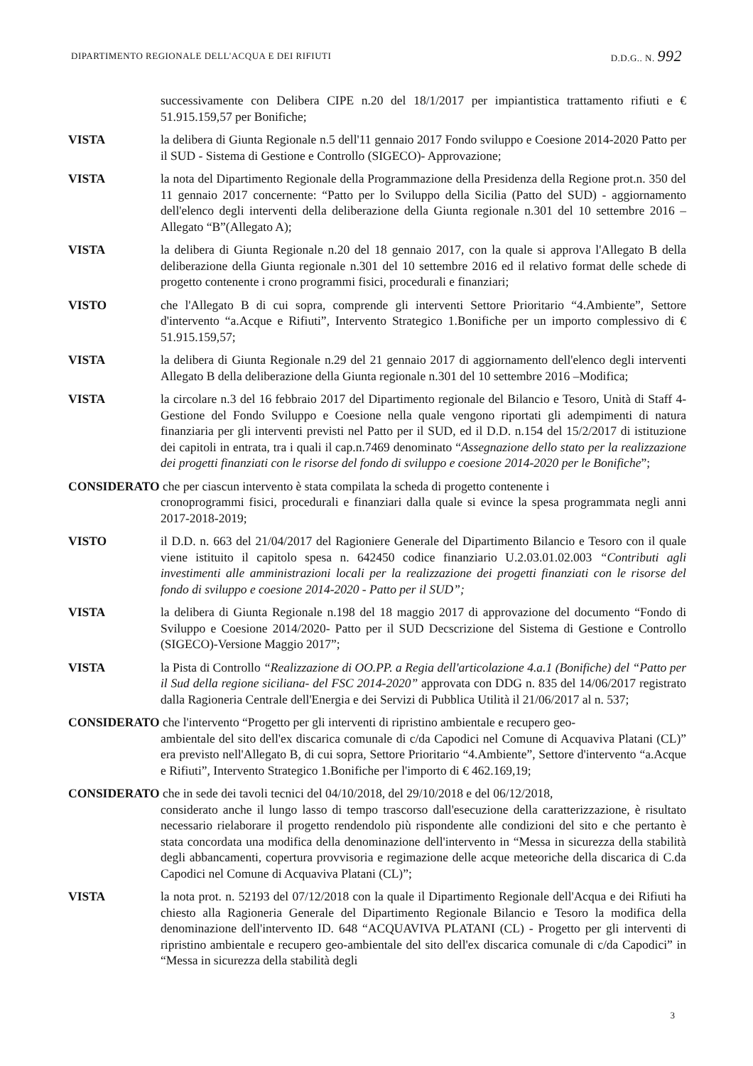DIPARTIMENTO REGIONALE DELL'ACQUA E DEI RIFIUTI D.D.G.. N. 992
successivamente con Delibera CIPE n.20 del 18/1/2017 per impiantistica trattamento rifiuti e € 51.915.159,57 per Bonifiche;
VISTA la delibera di Giunta Regionale n.5 dell'11 gennaio 2017 Fondo sviluppo e Coesione 2014-2020 Patto per il SUD - Sistema di Gestione e Controllo (SIGECO)- Approvazione;
VISTA la nota del Dipartimento Regionale della Programmazione della Presidenza della Regione prot.n. 350 del 11 gennaio 2017 concernente: “Patto per lo Sviluppo della Sicilia (Patto del SUD) - aggiornamento dell'elenco degli interventi della deliberazione della Giunta regionale n.301 del 10 settembre 2016 – Allegato “B”(Allegato A);
VISTA la delibera di Giunta Regionale n.20 del 18 gennaio 2017, con la quale si approva l'Allegato B della deliberazione della Giunta regionale n.301 del 10 settembre 2016 ed il relativo format delle schede di progetto contenente i crono programmi fisici, procedurali e finanziari;
VISTO che l'Allegato B di cui sopra, comprende gli interventi Settore Prioritario “4.Ambiente”, Settore d'intervento “a.Acque e Rifiuti”, Intervento Strategico 1.Bonifiche per un importo complessivo di € 51.915.159,57;
VISTA la delibera di Giunta Regionale n.29 del 21 gennaio 2017 di aggiornamento dell'elenco degli interventi Allegato B della deliberazione della Giunta regionale n.301 del 10 settembre 2016 –Modifica;
VISTA la circolare n.3 del 16 febbraio 2017 del Dipartimento regionale del Bilancio e Tesoro, Unità di Staff 4-Gestione del Fondo Sviluppo e Coesione nella quale vengono riportati gli adempimenti di natura finanziaria per gli interventi previsti nel Patto per il SUD, ed il D.D. n.154 del 15/2/2017 di istituzione dei capitoli in entrata, tra i quali il cap.n.7469 denominato “Assegnazione dello stato per la realizzazione dei progetti finanziati con le risorse del fondo di sviluppo e coesione 2014-2020 per le Bonifiche”;
CONSIDERATO che per ciascun intervento è stata compilata la scheda di progetto contenente i
cronoprogrammi fisici, procedurali e finanziari dalla quale si evince la spesa programmata negli anni 2017-2018-2019;
VISTO il D.D. n. 663 del 21/04/2017 del Ragioniere Generale del Dipartimento Bilancio e Tesoro con il quale viene istituito il capitolo spesa n. 642450 codice finanziario U.2.03.01.02.003 “Contributi agli investimenti alle amministrazioni locali per la realizzazione dei progetti finanziati con le risorse del fondo di sviluppo e coesione 2014-2020 - Patto per il SUD”;
VISTA la delibera di Giunta Regionale n.198 del 18 maggio 2017 di approvazione del documento “Fondo di Sviluppo e Coesione 2014/2020- Patto per il SUD Decscrizione del Sistema di Gestione e Controllo (SIGECO)-Versione Maggio 2017”;
VISTA la Pista di Controllo “Realizzazione di OO.PP. a Regia dell'articolazione 4.a.1 (Bonifiche) del “Patto per il Sud della regione siciliana- del FSC 2014-2020” approvata con DDG n. 835 del 14/06/2017 registrato dalla Ragioneria Centrale dell'Energia e dei Servizi di Pubblica Utilità il 21/06/2017 al n. 537;
CONSIDERATO che l'intervento “Progetto per gli interventi di ripristino ambientale e recupero geo-
ambientale del sito dell'ex discarica comunale di c/da Capodici nel Comune di Acquaviva Platani (CL)” era previsto nell'Allegato B, di cui sopra, Settore Prioritario “4.Ambiente”, Settore d'intervento “a.Acque e Rifiuti”, Intervento Strategico 1.Bonifiche per l'importo di € 462.169,19;
CONSIDERATO che in sede dei tavoli tecnici del 04/10/2018, del 29/10/2018 e del 06/12/2018,
considerato anche il lungo lasso di tempo trascorso dall'esecuzione della caratterizzazione, è risultato necessario rielaborare il progetto rendendolo più rispondente alle condizioni del sito e che pertanto è stata concordata una modifica della denominazione dell'intervento in “Messa in sicurezza della stabilità degli abbancamenti, copertura provvisoria e regimazione delle acque meteoriche della discarica di C.da Capodici nel Comune di Acquaviva Platani (CL)”;
VISTA la nota prot. n. 52193 del 07/12/2018 con la quale il Dipartimento Regionale dell'Acqua e dei Rifiuti ha chiesto alla Ragioneria Generale del Dipartimento Regionale Bilancio e Tesoro la modifica della denominazione dell'intervento ID. 648 “ACQUAVIVA PLATANI (CL) - Progetto per gli interventi di ripristino ambientale e recupero geo-ambientale del sito dell'ex discarica comunale di c/da Capodici” in “Messa in sicurezza della stabilità degli
3